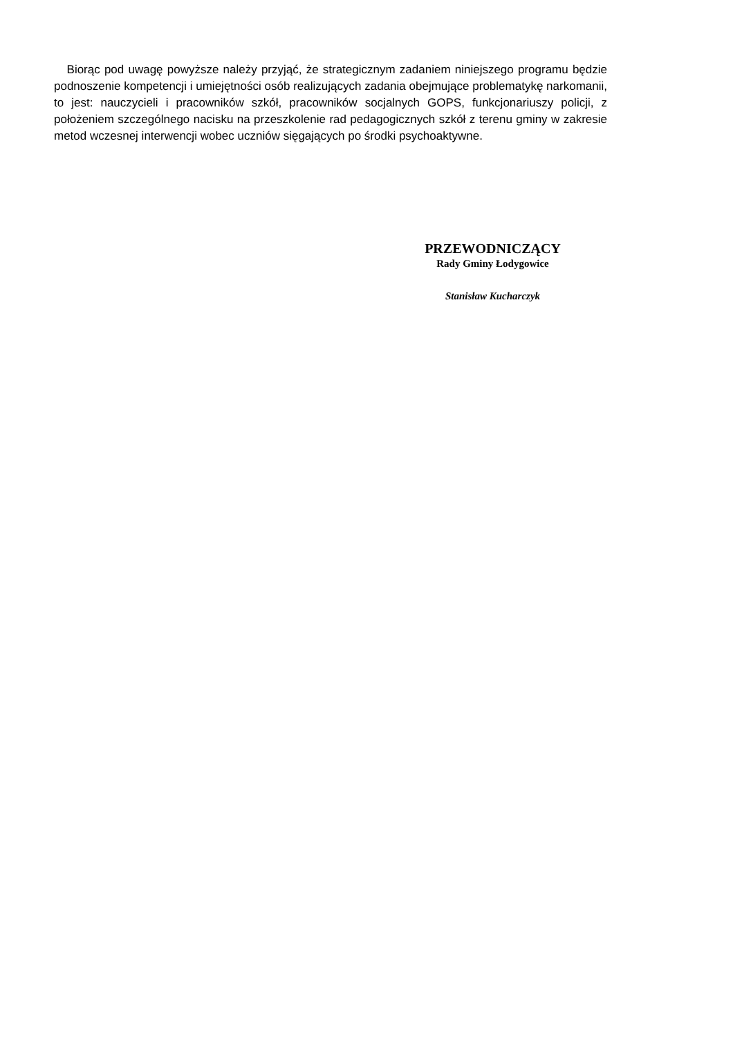Biorąc pod uwagę powyższe należy przyjąć, że strategicznym zadaniem niniejszego programu będzie podnoszenie kompetencji i umiejętności osób realizujących zadania obejmujące problematykę narkomanii, to jest: nauczycieli i pracowników szkół, pracowników socjalnych GOPS, funkcjonariuszy policji, z położeniem szczególnego nacisku na przeszkolenie rad pedagogicznych szkół z terenu gminy w zakresie metod wczesnej interwencji wobec uczniów sięgających po środki psychoaktywne.
PRZEWODNICZĄCY
Rady Gminy Łodygowice
Stanisław Kucharczyk